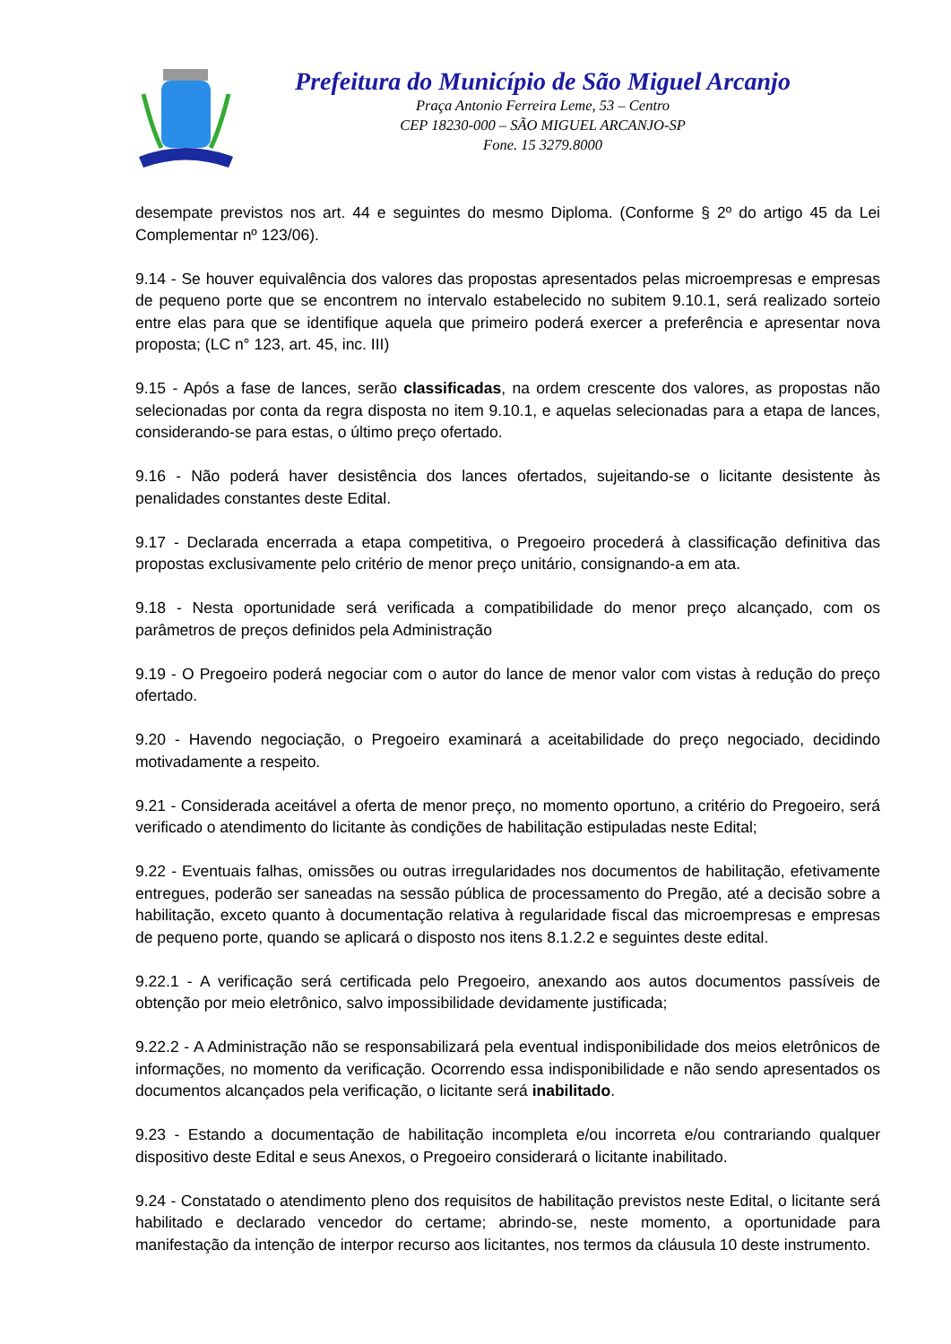Prefeitura do Município de São Miguel Arcanjo
Praça Antonio Ferreira Leme, 53 – Centro
CEP 18230-000 – SÃO MIGUEL ARCANJO-SP
Fone. 15 3279.8000
desempate previstos nos art. 44 e seguintes do mesmo Diploma. (Conforme § 2º do artigo 45 da Lei Complementar nº 123/06).
9.14 - Se houver equivalência dos valores das propostas apresentados pelas microempresas e empresas de pequeno porte que se encontrem no intervalo estabelecido no subitem 9.10.1, será realizado sorteio entre elas para que se identifique aquela que primeiro poderá exercer a preferência e apresentar nova proposta; (LC n° 123, art. 45, inc. III)
9.15 - Após a fase de lances, serão classificadas, na ordem crescente dos valores, as propostas não selecionadas por conta da regra disposta no item 9.10.1, e aquelas selecionadas para a etapa de lances, considerando-se para estas, o último preço ofertado.
9.16 - Não poderá haver desistência dos lances ofertados, sujeitando-se o licitante desistente às penalidades constantes deste Edital.
9.17 - Declarada encerrada a etapa competitiva, o Pregoeiro procederá à classificação definitiva das propostas exclusivamente pelo critério de menor preço unitário, consignando-a em ata.
9.18 - Nesta oportunidade será verificada a compatibilidade do menor preço alcançado, com os parâmetros de preços definidos pela Administração
9.19 - O Pregoeiro poderá negociar com o autor do lance de menor valor com vistas à redução do preço ofertado.
9.20 - Havendo negociação, o Pregoeiro examinará a aceitabilidade do preço negociado, decidindo motivadamente a respeito.
9.21 - Considerada aceitável a oferta de menor preço, no momento oportuno, a critério do Pregoeiro, será verificado o atendimento do licitante às condições de habilitação estipuladas neste Edital;
9.22 - Eventuais falhas, omissões ou outras irregularidades nos documentos de habilitação, efetivamente entregues, poderão ser saneadas na sessão pública de processamento do Pregão, até a decisão sobre a habilitação, exceto quanto à documentação relativa à regularidade fiscal das microempresas e empresas de pequeno porte, quando se aplicará o disposto nos itens 8.1.2.2 e seguintes deste edital.
9.22.1 - A verificação será certificada pelo Pregoeiro, anexando aos autos documentos passíveis de obtenção por meio eletrônico, salvo impossibilidade devidamente justificada;
9.22.2 - A Administração não se responsabilizará pela eventual indisponibilidade dos meios eletrônicos de informações, no momento da verificação. Ocorrendo essa indisponibilidade e não sendo apresentados os documentos alcançados pela verificação, o licitante será inabilitado.
9.23 - Estando a documentação de habilitação incompleta e/ou incorreta e/ou contrariando qualquer dispositivo deste Edital e seus Anexos, o Pregoeiro considerará o licitante inabilitado.
9.24 - Constatado o atendimento pleno dos requisitos de habilitação previstos neste Edital, o licitante será habilitado e declarado vencedor do certame; abrindo-se, neste momento, a oportunidade para manifestação da intenção de interpor recurso aos licitantes, nos termos da cláusula 10 deste instrumento.